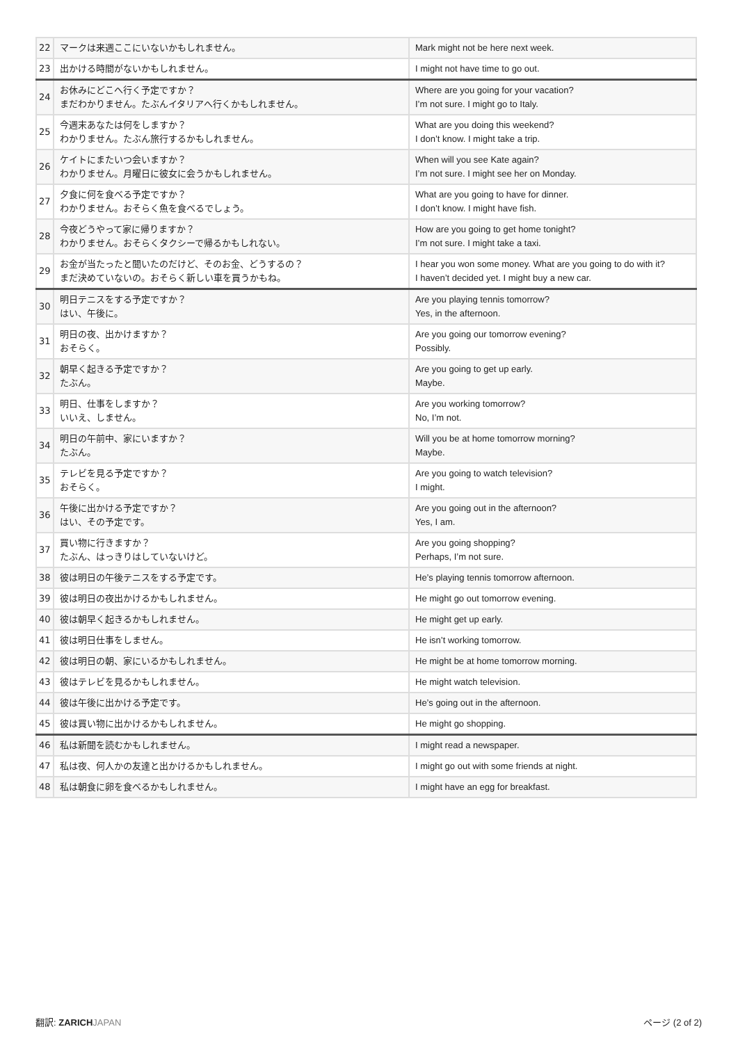| 22 | マークは来週ここにいないかもしれません。 | Mark might not be here next week. |
| 23 | 出かける時間がないかもしれません。 | I might not have time to go out. |
| 24 | お休みにどこへ行く予定ですか？ まだわかりません。たぶんイタリアへ行くかもしれません。 | Where are you going for your vacation? I’m not sure. I might go to Italy. |
| 25 | 今週末あなたは何をしますか？ わかりません。たぶん旅行するかもしれません。 | What are you doing this weekend? I don’t know. I might take a trip. |
| 26 | ケイトにまたいつ会いますか？ わかりません。月曜日に彼女に会うかもしれません。 | When will you see Kate again? I’m not sure. I might see her on Monday. |
| 27 | 夕食に何を食べる予定ですか？ わかりません。おそらく魚を食べるでしょう。 | What are you going to have for dinner. I don’t know. I might have fish. |
| 28 | 今夜どうやって家に帰りますか？ わかりません。おそらくタクシーで帰るかもしれない。 | How are you going to get home tonight? I’m not sure. I might take a taxi. |
| 29 | お金が当たったと聞いたのだけど、そのお金、どうするの？ まだ決めていないの。おそらく新しい車を買うかもね。 | I hear you won some money. What are you going to do with it? I haven’t decided yet. I might buy a new car. |
| 30 | 明日テニスをする予定ですか？ はい、午後に。 | Are you playing tennis tomorrow? Yes, in the afternoon. |
| 31 | 明日の夜、出かけますか？ おそらく。 | Are you going our tomorrow evening? Possibly. |
| 32 | 朝早く起きる予定ですか？ たぶん。 | Are you going to get up early. Maybe. |
| 33 | 明日、仕事をしますか？ いいえ、しません。 | Are you working tomorrow? No, I’m not. |
| 34 | 明日の午前中、家にいますか？ たぶん。 | Will you be at home tomorrow morning? Maybe. |
| 35 | テレビを見る予定ですか？ おそらく。 | Are you going to watch television? I might. |
| 36 | 午後に出かける予定ですか？ はい、その予定です。 | Are you going out in the afternoon? Yes, I am. |
| 37 | 買い物に行きますか？ たぶん、はっきりはしていないけど。 | Are you going shopping? Perhaps, I’m not sure. |
| 38 | 彼は明日の午後テニスをする予定です。 | He’s playing tennis tomorrow afternoon. |
| 39 | 彼は明日の夜出かけるかもしれません。 | He might go out tomorrow evening. |
| 40 | 彼は朝早く起きるかもしれません。 | He might get up early. |
| 41 | 彼は明日仕事をしません。 | He isn’t working tomorrow. |
| 42 | 彼は明日の朝、家にいるかもしれません。 | He might be at home tomorrow morning. |
| 43 | 彼はテレビを見るかもしれません。 | He might watch television. |
| 44 | 彼は午後に出かける予定です。 | He’s going out in the afternoon. |
| 45 | 彼は買い物に出かけるかもしれません。 | He might go shopping. |
| 46 | 私は新聞を読むかもしれません。 | I might read a newspaper. |
| 47 | 私は夜、何人かの友達と出かけるかもしれません。 | I might go out with some friends at night. |
| 48 | 私は朝食に卵を食べるかもしれません。 | I might have an egg for breakfast. |
翻訳: ZARICH JAPAN ページ (2 of 2)